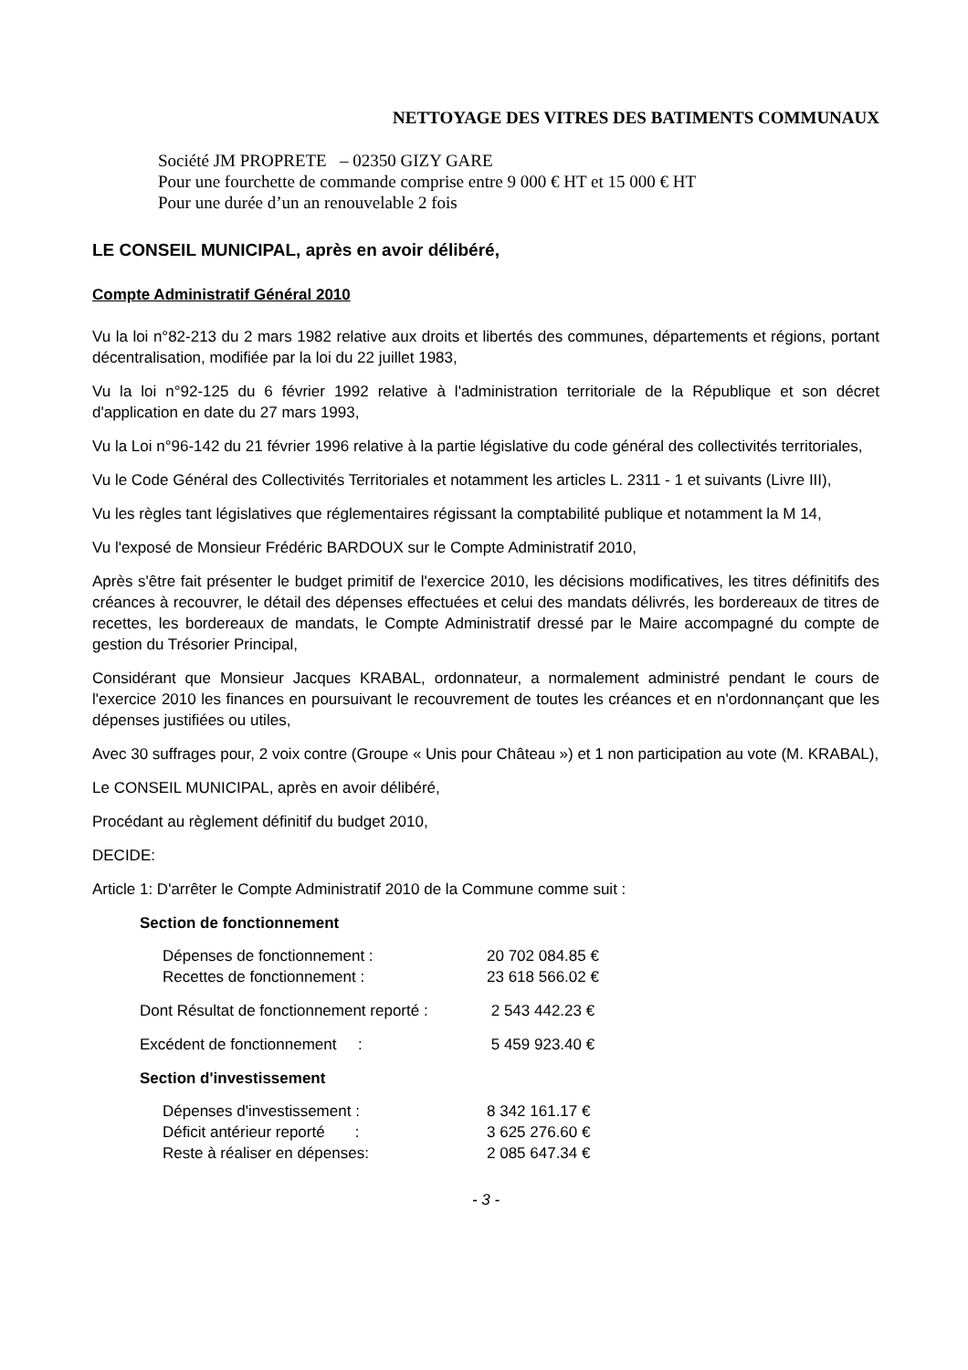NETTOYAGE DES VITRES DES BATIMENTS COMMUNAUX
Société JM PROPRETE – 02350 GIZY GARE
Pour une fourchette de commande comprise entre 9 000 € HT et 15 000 € HT
Pour une durée d’un an renouvelable 2 fois
LE CONSEIL MUNICIPAL, après en avoir délibéré,
Compte Administratif Général 2010
Vu la loi n°82-213 du 2 mars 1982 relative aux droits et libertés des communes, départements et régions, portant décentralisation, modifiée par la loi du 22 juillet 1983,
Vu la loi n°92-125 du 6 février 1992 relative à l'administration territoriale de la République et son décret d'application en date du 27 mars 1993,
Vu la Loi n°96-142 du 21 février 1996 relative à la partie législative du code général des collectivités territoriales,
Vu le Code Général des Collectivités Territoriales et notamment les articles L. 2311 - 1 et suivants (Livre III),
Vu les règles tant législatives que réglementaires régissant la comptabilité publique et notamment la M 14,
Vu l'exposé de Monsieur Frédéric BARDOUX sur le Compte Administratif 2010,
Après s'être fait présenter le budget primitif de l'exercice 2010, les décisions modificatives, les titres définitifs des créances à recouvrer, le détail des dépenses effectuées et celui des mandats délivrés, les bordereaux de titres de recettes, les bordereaux de mandats, le Compte Administratif dressé par le Maire accompagné du compte de gestion du Trésorier Principal,
Considérant que Monsieur Jacques KRABAL, ordonnateur, a normalement administré pendant le cours de l'exercice 2010 les finances en poursuivant le recouvrement de toutes les créances et en n'ordonnançant que les dépenses justifiées ou utiles,
Avec 30 suffrages pour, 2 voix contre (Groupe « Unis pour Château ») et 1 non participation au vote (M. KRABAL),
Le CONSEIL MUNICIPAL, après en avoir délibéré,
Procédant au règlement définitif du budget 2010,
DECIDE:
Article 1: D'arrêter le Compte Administratif 2010 de la Commune comme suit :
Section de fonctionnement
| Dépenses de fonctionnement : | 20 702 084.85 € |
| Recettes de fonctionnement : | 23 618 566.02 € |
| Dont Résultat de fonctionnement reporté : | 2 543 442.23 € |
| Excédent de fonctionnement : | 5 459 923.40 € |
Section d'investissement
| Dépenses d'investissement : | 8 342 161.17 € |
| Déficit antérieur reporté : | 3 625 276.60 € |
| Reste à réaliser en dépenses: | 2 085 647.34 € |
- 3 -